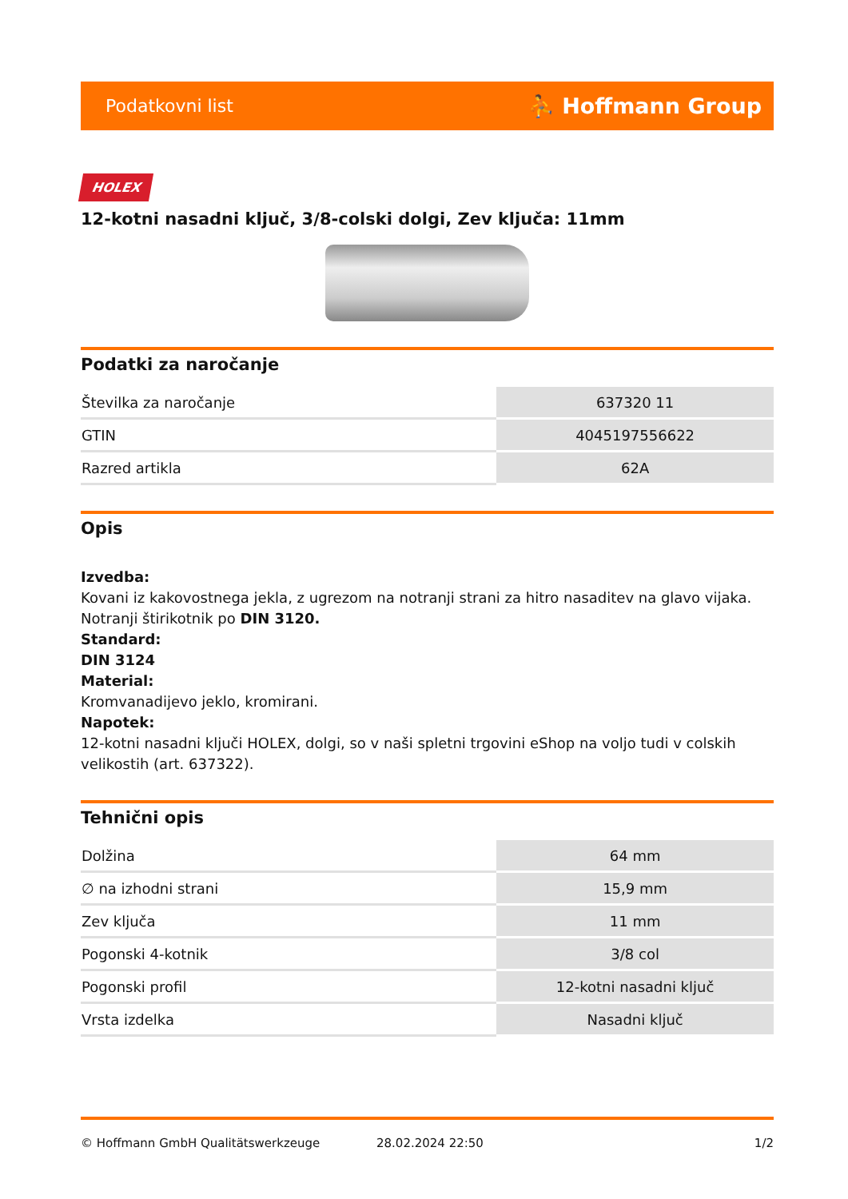Podatkovni list ⛹ Hoffmann Group
HOLEX
12-kotni nasadni ključ, 3/8-colski dolgi, Zev ključa: 11mm
Podatki za naročanje
| Številka za naročanje | 637320 11 |
| GTIN | 4045197556622 |
| Razred artikla | 62A |
Opis
Izvedba:
Kovani iz kakovostnega jekla, z ugrezom na notranji strani za hitro nasaditev na glavo vijaka. Notranji štirikotnik po DIN 3120.
Standard:
DIN 3124
Material:
Kromvanadijevo jeklo, kromirani.
Napotek:
12-kotni nasadni ključi HOLEX, dolgi, so v naši spletni trgovini eShop na voljo tudi v colskih velikostih (art. 637322).
Tehnični opis
| Dolžina | 64 mm |
| ∅ na izhodni strani | 15,9 mm |
| Zev ključa | 11 mm |
| Pogonski 4-kotnik | 3/8 col |
| Pogonski profil | 12-kotni nasadni ključ |
| Vrsta izdelka | Nasadni ključ |
© Hoffmann GmbH Qualitätswerkzeuge 28.02.2024 22:50 1/2